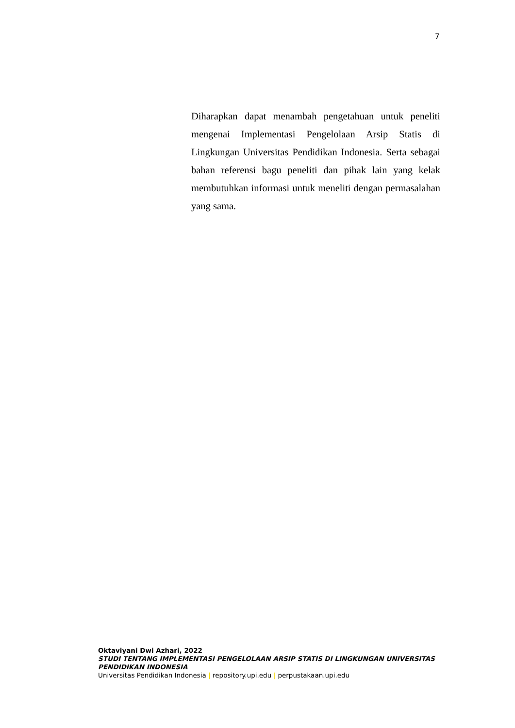7
Diharapkan dapat menambah pengetahuan untuk peneliti mengenai Implementasi Pengelolaan Arsip Statis di Lingkungan Universitas Pendidikan Indonesia. Serta sebagai bahan referensi bagu peneliti dan pihak lain yang kelak membutuhkan informasi untuk meneliti dengan permasalahan yang sama.
Oktaviyani Dwi Azhari, 2022
STUDI TENTANG IMPLEMENTASI PENGELOLAAN ARSIP STATIS DI LINGKUNGAN UNIVERSITAS PENDIDIKAN INDONESIA
Universitas Pendidikan Indonesia | repository.upi.edu | perpustakaan.upi.edu